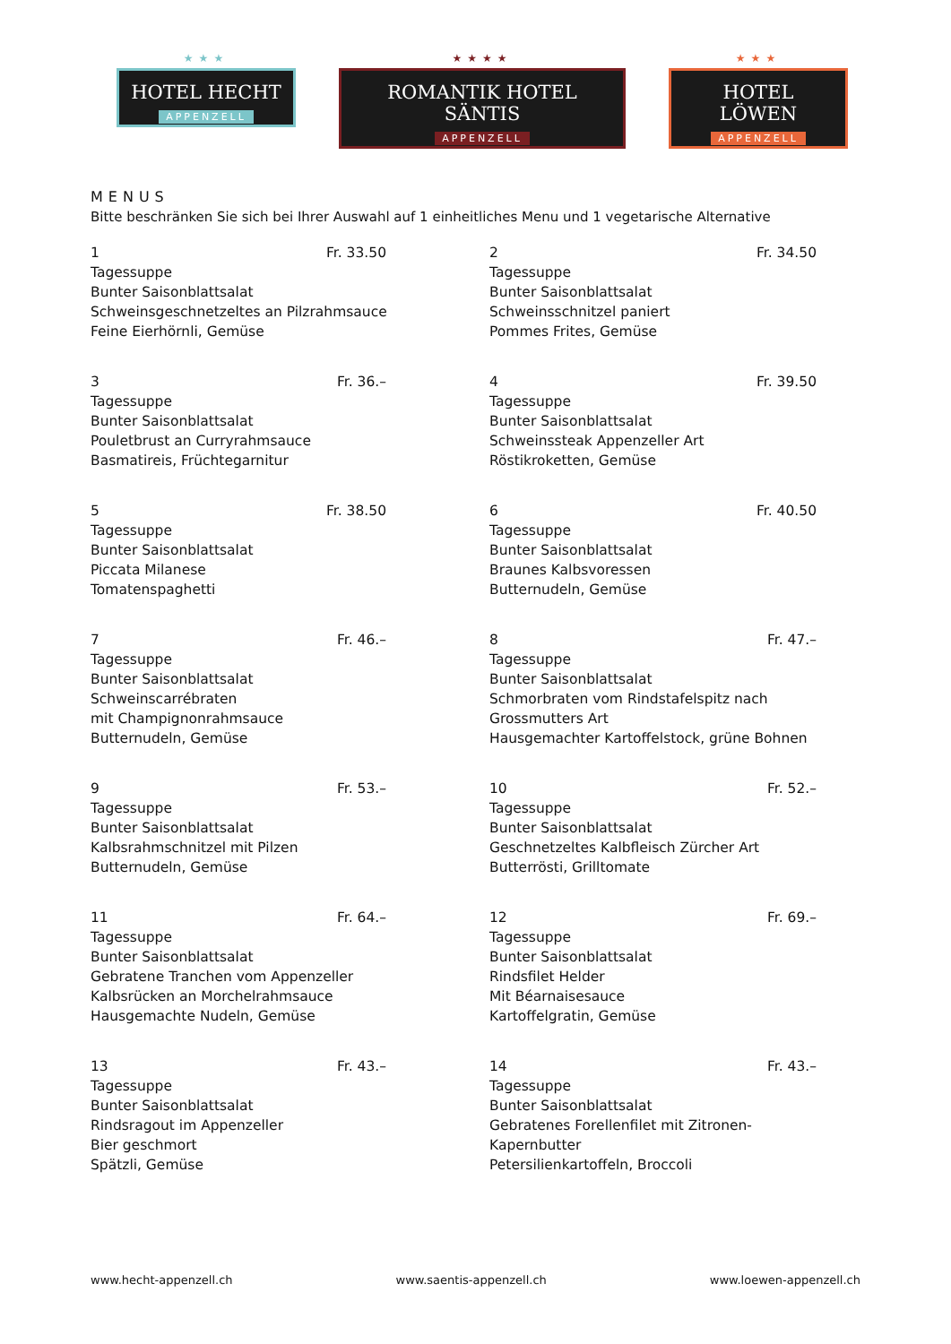★★★
HOTEL HECHT
APPENZELL
★★★★
ROMANTIK HOTEL SÄNTIS
APPENZELL
★★★
HOTEL LÖWEN
APPENZELL
MENUS
Bitte beschränken Sie sich bei Ihrer Auswahl auf 1 einheitliches Menu und 1 vegetarische Alternative
1 Fr. 33.50
Tagessuppe
Bunter Saisonblattsalat
Schweinsgeschnetzeltes an Pilzrahmsauce
Feine Eierhörnli, Gemüse
2 Fr. 34.50
Tagessuppe
Bunter Saisonblattsalat
Schweinsschnitzel paniert
Pommes Frites, Gemüse
3 Fr. 36.–
Tagessuppe
Bunter Saisonblattsalat
Pouletbrust an Curryrahmsauce
Basmatireis, Früchtegarnitur
4 Fr. 39.50
Tagessuppe
Bunter Saisonblattsalat
Schweinssteak Appenzeller Art
Röstikroketten, Gemüse
5 Fr. 38.50
Tagessuppe
Bunter Saisonblattsalat
Piccata Milanese
Tomatenspaghetti
6 Fr. 40.50
Tagessuppe
Bunter Saisonblattsalat
Braunes Kalbsvoressen
Butternudeln, Gemüse
7 Fr. 46.–
Tagessuppe
Bunter Saisonblattsalat
Schweinscarrébraten
mit Champignonrahmsauce
Butternudeln, Gemüse
8 Fr. 47.–
Tagessuppe
Bunter Saisonblattsalat
Schmorbraten vom Rindstafelspitz nach
Grossmutters Art
Hausgemachter Kartoffelstock, grüne Bohnen
9 Fr. 53.–
Tagessuppe
Bunter Saisonblattsalat
Kalbsrahmschnitzel mit Pilzen
Butternudeln, Gemüse
10 Fr. 52.–
Tagessuppe
Bunter Saisonblattsalat
Geschnetzeltes Kalbfleisch Zürcher Art
Butterrösti, Grilltomate
11 Fr. 64.–
Tagessuppe
Bunter Saisonblattsalat
Gebratene Tranchen vom Appenzeller
Kalbsrücken an Morchelrahmsauce
Hausgemachte Nudeln, Gemüse
12 Fr. 69.–
Tagessuppe
Bunter Saisonblattsalat
Rindsfilet Helder
Mit Béarnaisesauce
Kartoffelgratin, Gemüse
13 Fr. 43.–
Tagessuppe
Bunter Saisonblattsalat
Rindsragout im Appenzeller
Bier geschmort
Spätzli, Gemüse
14 Fr. 43.–
Tagessuppe
Bunter Saisonblattsalat
Gebratenes Forellenfilet mit Zitronen-
Kapernbutter
Petersilienkartoffeln, Broccoli
www.hecht-appenzell.ch www.saentis-appenzell.ch www.loewen-appenzell.ch